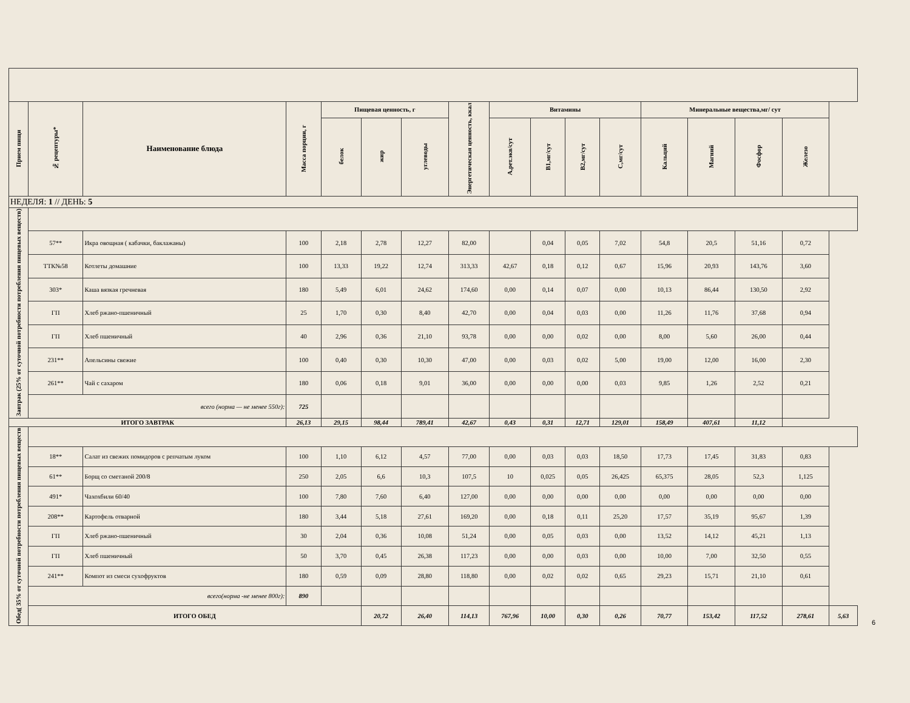| Прием пищи | № рецептуры* | Наименование блюда | Масса порции, г | Пищевая ценность, г | | | Энергетическая ценность, ккал | Витамины | | | | Минеральные вещества,мг/ сут | | | | |
| --- | --- | --- | --- | --- | --- | --- | --- | --- | --- | --- | --- | --- | --- | --- | --- | --- |
| | | | | белок | жир | углеводы | | А,рет.экв/сут | В1,мг/сут | В2,мг/сут | С,мг/сут | Кальций | Магний | Фосфор | Железо | |
| НЕДЕЛЯ: 1 // ДЕНЬ: 5 | | | | | | | | | | | | | | | | |
| Завтрак (25% от суточной потребности потребления пищевых веществ) | | | | | | | | | | | | | | | | |
| | 57** | Икра овощная ( кабачки, баклажаны) | 100 | 2,18 | 2,78 | 12,27 | 82,00 | | 0,04 | 0,05 | 7,02 | 54,8 | 20,5 | 51,16 | 0,72 | |
| | ТТК№58 | Котлеты домашние | 100 | 13,33 | 19,22 | 12,74 | 313,33 | 42,67 | 0,18 | 0,12 | 0,67 | 15,96 | 20,93 | 143,76 | 3,60 | |
| | 303* | Каша вязкая гречневая | 180 | 5,49 | 6,01 | 24,62 | 174,60 | 0,00 | 0,14 | 0,07 | 0,00 | 10,13 | 86,44 | 130,50 | 2,92 | |
| | ГП | Хлеб ржано-пшеничный | 25 | 1,70 | 0,30 | 8,40 | 42,70 | 0,00 | 0,04 | 0,03 | 0,00 | 11,26 | 11,76 | 37,68 | 0,94 | |
| | ГП | Хлеб пшеничный | 40 | 2,96 | 0,36 | 21,10 | 93,78 | 0,00 | 0,00 | 0,02 | 0,00 | 8,00 | 5,60 | 26,00 | 0,44 | |
| | 231** | Апельсины свежие | 100 | 0,40 | 0,30 | 10,30 | 47,00 | 0,00 | 0,03 | 0,02 | 5,00 | 19,00 | 12,00 | 16,00 | 2,30 | |
| | 261** | Чай с сахаром | 180 | 0,06 | 0,18 | 9,01 | 36,00 | 0,00 | 0,00 | 0,00 | 0,03 | 9,85 | 1,26 | 2,52 | 0,21 | |
| | всего (норма — не менее 550г): | | 725 | | | | | | | | | | | | | |
| ИТОГО ЗАВТРАК | | | 26,13 | 29,15 | 98,44 | 789,41 | 42,67 | 0,43 | 0,31 | 12,71 | 129,01 | 158,49 | 407,61 | 11,12 | | |
| Обед( 35% от суточной потребности потребления пищевых веществ | | | | | | | | | | | | | | | | |
| | 18** | Салат из свежих помидоров с репчатым луком | 100 | 1,10 | 6,12 | 4,57 | 77,00 | 0,00 | 0,03 | 0,03 | 18,50 | 17,73 | 17,45 | 31,83 | 0,83 | |
| | 61** | Борщ со сметаной 200/8 | 250 | 2,05 | 6,6 | 10,3 | 107,5 | 10 | 0,025 | 0,05 | 26,425 | 65,375 | 28,05 | 52,3 | 1,125 | |
| | 491* | Чахохбили 60/40 | 100 | 7,80 | 7,60 | 6,40 | 127,00 | 0,00 | 0,00 | 0,00 | 0,00 | 0,00 | 0,00 | 0,00 | 0,00 | |
| | 208** | Картофель отварной | 180 | 3,44 | 5,18 | 27,61 | 169,20 | 0,00 | 0,18 | 0,11 | 25,20 | 17,57 | 35,19 | 95,67 | 1,39 | |
| | ГП | Хлеб ржано-пшеничный | 30 | 2,04 | 0,36 | 10,08 | 51,24 | 0,00 | 0,05 | 0,03 | 0,00 | 13,52 | 14,12 | 45,21 | 1,13 | |
| | ГП | Хлеб пшеничный | 50 | 3,70 | 0,45 | 26,38 | 117,23 | 0,00 | 0,00 | 0,03 | 0,00 | 10,00 | 7,00 | 32,50 | 0,55 | |
| | 241** | Компот из смеси сухофруктов | 180 | 0,59 | 0,09 | 28,80 | 118,80 | 0,00 | 0,02 | 0,02 | 0,65 | 29,23 | 15,71 | 21,10 | 0,61 | |
| | всего(норма -не менее 800г): | | 890 | | | | | | | | | | | | | |
| | ИТОГО ОБЕД | | | | 20,72 | 26,40 | 114,13 | 767,96 | 10,00 | 0,30 | 0,26 | 70,77 | 153,42 | 117,52 | 278,61 | 5,63 |
6